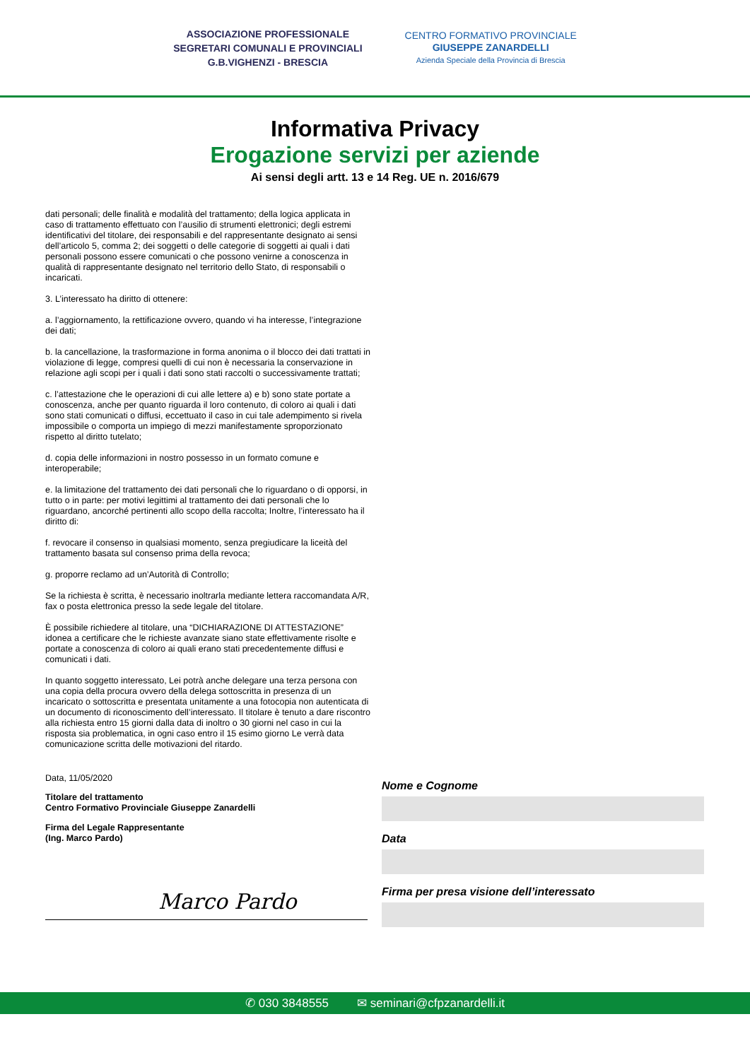ASSOCIAZIONE PROFESSIONALE
SEGRETARI COMUNALI E PROVINCIALI
G.B.VIGHENZI - BRESCIA
CENTRO FORMATIVO PROVINCIALE
GIUSEPPE ZANARDELLI
Azienda Speciale della Provincia di Brescia
Informativa Privacy
Erogazione servizi per aziende
Ai sensi degli artt. 13 e 14 Reg. UE n. 2016/679
dati personali; delle finalità e modalità del trattamento; della logica applicata in caso di trattamento effettuato con l’ausilio di strumenti elettronici; degli estremi identificativi del titolare, dei responsabili e del rappresentante designato ai sensi dell’articolo 5, comma 2; dei soggetti o delle categorie di soggetti ai quali i dati personali possono essere comunicati o che possono venirne a conoscenza in qualità di rappresentante designato nel territorio dello Stato, di responsabili o incaricati.
3. L’interessato ha diritto di ottenere:
a. l’aggiornamento, la rettificazione ovvero, quando vi ha interesse, l’integrazione dei dati;
b. la cancellazione, la trasformazione in forma anonima o il blocco dei dati trattati in violazione di legge, compresi quelli di cui non è necessaria la conservazione in relazione agli scopi per i quali i dati sono stati raccolti o successivamente trattati;
c. l’attestazione che le operazioni di cui alle lettere a) e b) sono state portate a conoscenza, anche per quanto riguarda il loro contenuto, di coloro ai quali i dati sono stati comunicati o diffusi, eccettuato il caso in cui tale adempimento si rivela impossibile o comporta un impiego di mezzi manifestamente sproporzionato rispetto al diritto tutelato;
d. copia delle informazioni in nostro possesso in un formato comune e interoperabile;
e. la limitazione del trattamento dei dati personali che lo riguardano o di opporsi, in tutto o in parte: per motivi legittimi al trattamento dei dati personali che lo riguardano, ancorché pertinenti allo scopo della raccolta; Inoltre, l’interessato ha il diritto di:
f. revocare il consenso in qualsiasi momento, senza pregiudicare la liceità del trattamento basata sul consenso prima della revoca;
g. proporre reclamo ad un’Autorità di Controllo;
Se la richiesta è scritta, è necessario inoltrarla mediante lettera raccomandata A/R, fax o posta elettronica presso la sede legale del titolare.
È possibile richiedere al titolare, una “DICHIARAZIONE DI ATTESTAZIONE” idonea a certificare che le richieste avanzate siano state effettivamente risolte e portate a conoscenza di coloro ai quali erano stati precedentemente diffusi e comunicati i dati.
In quanto soggetto interessato, Lei potrà anche delegare una terza persona con una copia della procura ovvero della delega sottoscritta in presenza di un incaricato o sottoscritta e presentata unitamente a una fotocopia non autenticata di un documento di riconoscimento dell’interessato. Il titolare è tenuto a dare riscontro alla richiesta entro 15 giorni dalla data di inoltro o 30 giorni nel caso in cui la risposta sia problematica, in ogni caso entro il 15 esimo giorno Le verrà data comunicazione scritta delle motivazioni del ritardo.
Data, 11/05/2020
Titolare del trattamento
Centro Formativo Provinciale Giuseppe Zanardelli
Firma del Legale Rappresentante
(Ing. Marco Pardo)
Marco Pardo
Nome e Cognome
Data
Firma per presa visione dell’interessato
✆ 030 3848555 ✉ seminari@cfpzanardelli.it